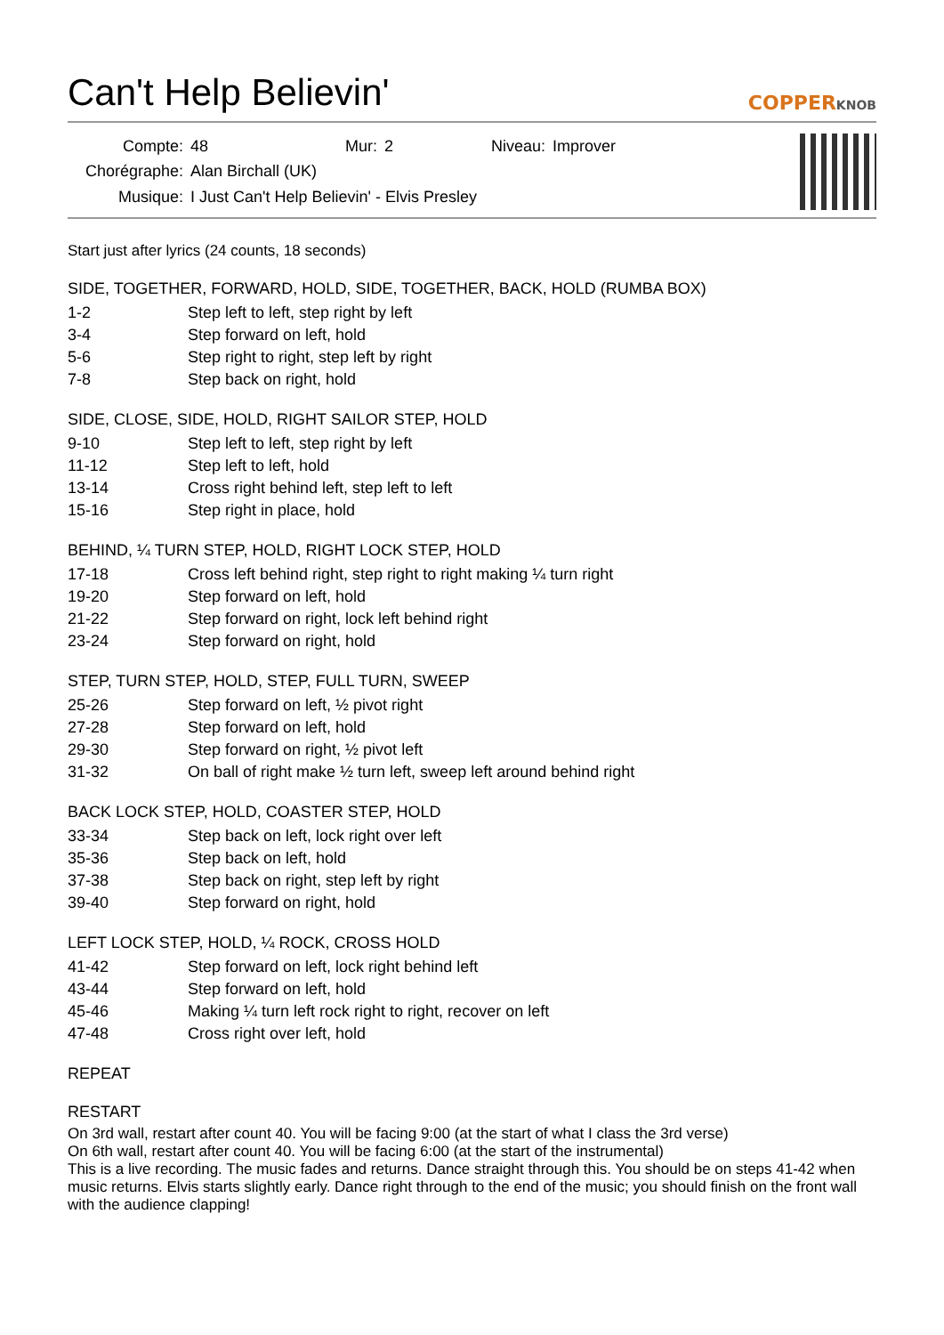Can't Help Believin'
COPPERKNOB
| Compte: | 48 | Mur: | 2 | Niveau: | Improver |
| Chorégraphe: | Alan Birchall (UK) | | | | |
| Musique: | I Just Can't Help Believin' - Elvis Presley | | | | |
Start just after lyrics (24 counts, 18 seconds)
SIDE, TOGETHER, FORWARD, HOLD, SIDE, TOGETHER, BACK, HOLD (RUMBA BOX)
| 1-2 | Step left to left, step right by left |
| 3-4 | Step forward on left, hold |
| 5-6 | Step right to right, step left by right |
| 7-8 | Step back on right, hold |
SIDE, CLOSE, SIDE, HOLD, RIGHT SAILOR STEP, HOLD
| 9-10 | Step left to left, step right by left |
| 11-12 | Step left to left, hold |
| 13-14 | Cross right behind left, step left to left |
| 15-16 | Step right in place, hold |
BEHIND, ¼ TURN STEP, HOLD, RIGHT LOCK STEP, HOLD
| 17-18 | Cross left behind right, step right to right making ¼ turn right |
| 19-20 | Step forward on left, hold |
| 21-22 | Step forward on right, lock left behind right |
| 23-24 | Step forward on right, hold |
STEP, TURN STEP, HOLD, STEP, FULL TURN, SWEEP
| 25-26 | Step forward on left, ½ pivot right |
| 27-28 | Step forward on left, hold |
| 29-30 | Step forward on right, ½ pivot left |
| 31-32 | On ball of right make ½ turn left, sweep left around behind right |
BACK LOCK STEP, HOLD, COASTER STEP, HOLD
| 33-34 | Step back on left, lock right over left |
| 35-36 | Step back on left, hold |
| 37-38 | Step back on right, step left by right |
| 39-40 | Step forward on right, hold |
LEFT LOCK STEP, HOLD, ¼ ROCK, CROSS HOLD
| 41-42 | Step forward on left, lock right behind left |
| 43-44 | Step forward on left, hold |
| 45-46 | Making ¼ turn left rock right to right, recover on left |
| 47-48 | Cross right over left, hold |
REPEAT
RESTART
On 3rd wall, restart after count 40. You will be facing 9:00 (at the start of what I class the 3rd verse)
On 6th wall, restart after count 40. You will be facing 6:00 (at the start of the instrumental)
This is a live recording. The music fades and returns. Dance straight through this. You should be on steps 41-42 when music returns. Elvis starts slightly early. Dance right through to the end of the music; you should finish on the front wall with the audience clapping!